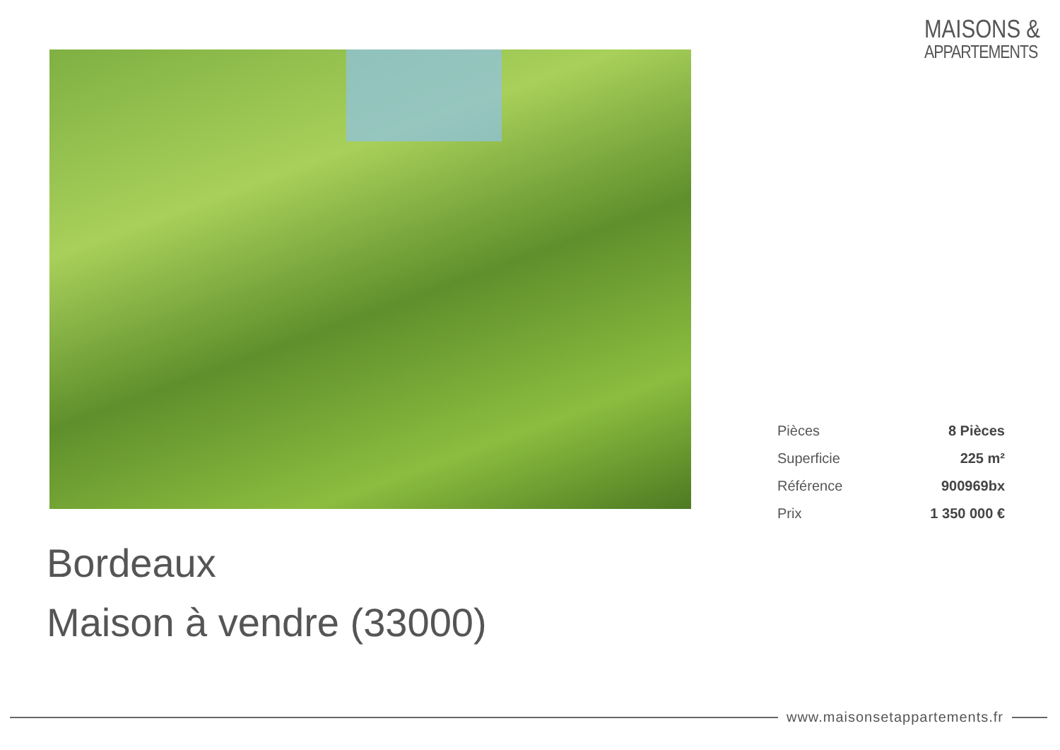MAISONS &
APPARTEMENTS
| Pièces | 8 Pièces |
| Superficie | 225 m² |
| Référence | 900969bx |
| Prix | 1 350 000 € |
Bordeaux
Maison à vendre (33000)
www.maisonsetappartements.fr